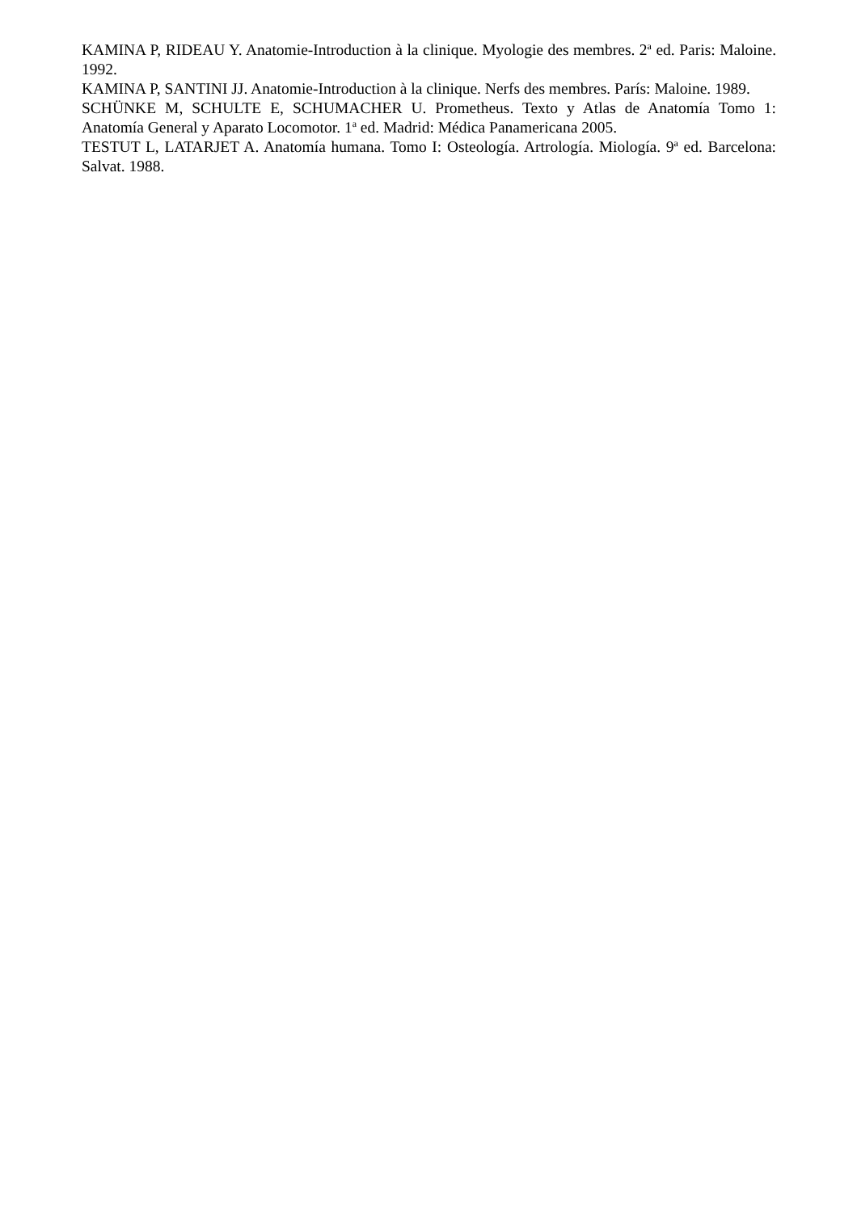KAMINA P, RIDEAU Y. Anatomie-Introduction à la clinique. Myologie des membres. 2<sup>a</sup> ed. Paris: Maloine. 1992.
KAMINA P, SANTINI JJ. Anatomie-Introduction à la clinique. Nerfs des membres. París: Maloine. 1989.
SCHÜNKE M, SCHULTE E, SCHUMACHER U. Prometheus. Texto y Atlas de Anatomía Tomo 1: Anatomía General y Aparato Locomotor. 1<sup>a</sup> ed. Madrid: Médica Panamericana 2005.
TESTUT L, LATARJET A. Anatomía humana. Tomo I: Osteología. Artrología. Miología. 9<sup>a</sup> ed. Barcelona: Salvat. 1988.